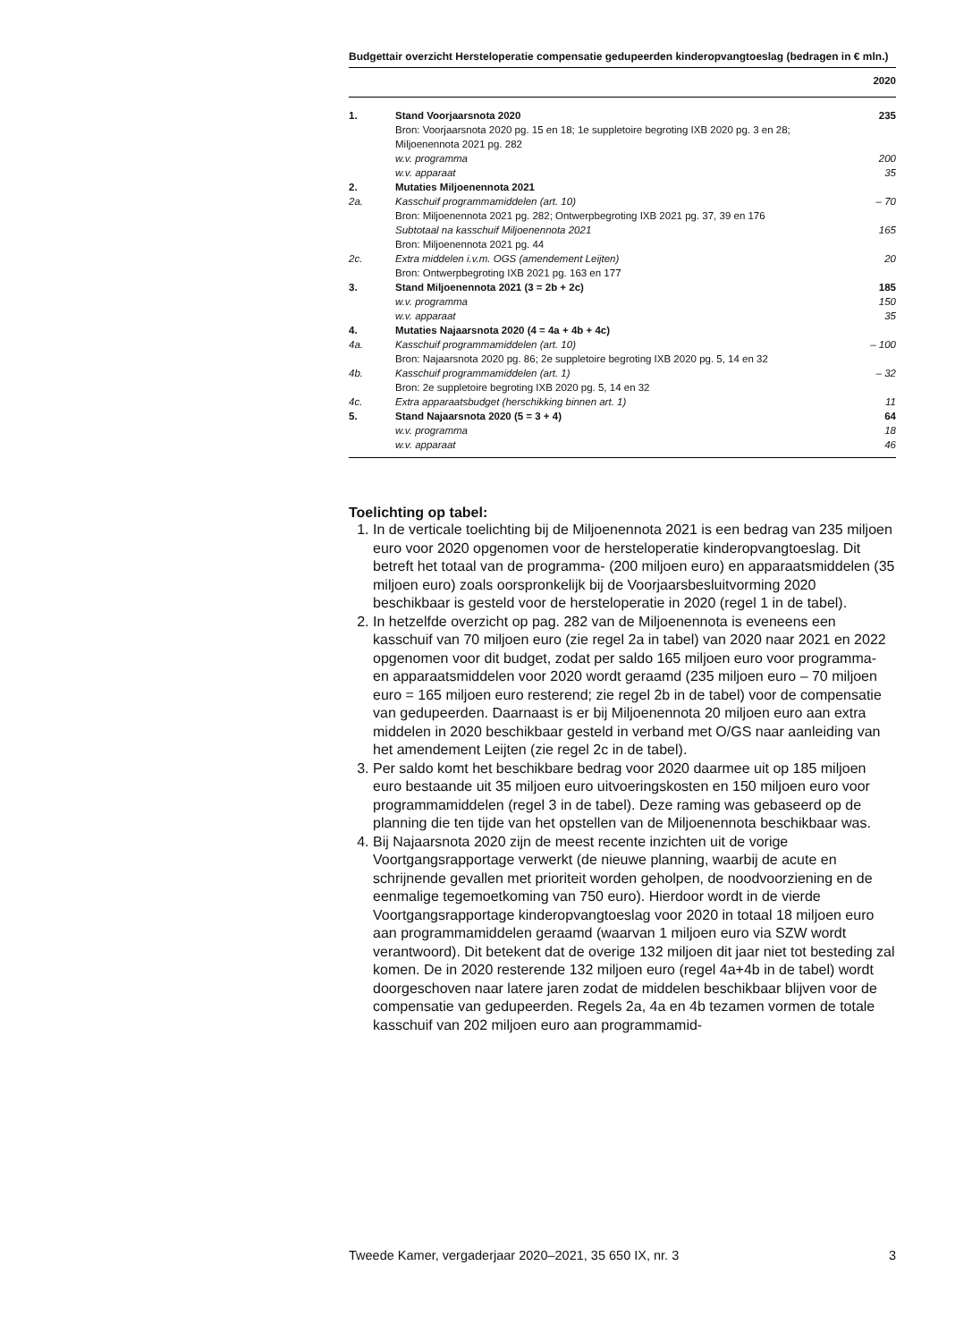Budgettair overzicht Hersteloperatie compensatie gedupeerden kinderopvangtoeslag (bedragen in € mln.)
| | | 2020 |
| --- | --- | --- |
| 1. | Stand Voorjaarsnota 2020 | 235 |
| | Bron: Voorjaarsnota 2020 pg. 15 en 18; 1e suppletoire begroting IXB 2020 pg. 3 en 28; Miljoenennota 2021 pg. 282 | |
| | w.v. programma | 200 |
| | w.v. apparaat | 35 |
| 2. | Mutaties Miljoenennota 2021 | |
| 2a. | Kasschuif programmamiddelen (art. 10) | – 70 |
| | Bron: Miljoenennota 2021 pg. 282; Ontwerpbegroting IXB 2021 pg. 37, 39 en 176 | |
| | Subtotaal na kasschuif Miljoenennota 2021 | 165 |
| | Bron: Miljoenennota 2021 pg. 44 | |
| 2c. | Extra middelen i.v.m. OGS (amendement Leijten) | 20 |
| | Bron: Ontwerpbegroting IXB 2021 pg. 163 en 177 | |
| 3. | Stand Miljoenennota 2021 (3 = 2b + 2c) | 185 |
| | w.v. programma | 150 |
| | w.v. apparaat | 35 |
| 4. | Mutaties Najaarsnota 2020 (4 = 4a + 4b + 4c) | |
| 4a. | Kasschuif programmamiddelen (art. 10) | – 100 |
| | Bron: Najaarsnota 2020 pg. 86; 2e suppletoire begroting IXB 2020 pg. 5, 14 en 32 | |
| 4b. | Kasschuif programmamiddelen (art. 1) | – 32 |
| | Bron: 2e suppletoire begroting IXB 2020 pg. 5, 14 en 32 | |
| 4c. | Extra apparaatsbudget (herschikking binnen art. 1) | 11 |
| 5. | Stand Najaarsnota 2020 (5 = 3 + 4) | 64 |
| | w.v. programma | 18 |
| | w.v. apparaat | 46 |
Toelichting op tabel:
1. In de verticale toelichting bij de Miljoenennota 2021 is een bedrag van 235 miljoen euro voor 2020 opgenomen voor de hersteloperatie kinderopvangtoeslag. Dit betreft het totaal van de programma- (200 miljoen euro) en apparaatsmiddelen (35 miljoen euro) zoals oorspronkelijk bij de Voorjaarsbesluitvorming 2020 beschikbaar is gesteld voor de hersteloperatie in 2020 (regel 1 in de tabel).
2. In hetzelfde overzicht op pag. 282 van de Miljoenennota is eveneens een kasschuif van 70 miljoen euro (zie regel 2a in tabel) van 2020 naar 2021 en 2022 opgenomen voor dit budget, zodat per saldo 165 miljoen euro voor programma- en apparaatsmiddelen voor 2020 wordt geraamd (235 miljoen euro – 70 miljoen euro = 165 miljoen euro resterend; zie regel 2b in de tabel) voor de compensatie van gedupeerden. Daarnaast is er bij Miljoenennota 20 miljoen euro aan extra middelen in 2020 beschikbaar gesteld in verband met O/GS naar aanleiding van het amendement Leijten (zie regel 2c in de tabel).
3. Per saldo komt het beschikbare bedrag voor 2020 daarmee uit op 185 miljoen euro bestaande uit 35 miljoen euro uitvoeringskosten en 150 miljoen euro voor programmamiddelen (regel 3 in de tabel). Deze raming was gebaseerd op de planning die ten tijde van het opstellen van de Miljoenennota beschikbaar was.
4. Bij Najaarsnota 2020 zijn de meest recente inzichten uit de vorige Voortgangsrapportage verwerkt (de nieuwe planning, waarbij de acute en schrijnende gevallen met prioriteit worden geholpen, de noodvoorziening en de eenmalige tegemoetkoming van 750 euro). Hierdoor wordt in de vierde Voortgangsrapportage kinderopvangtoeslag voor 2020 in totaal 18 miljoen euro aan programmamiddelen geraamd (waarvan 1 miljoen euro via SZW wordt verantwoord). Dit betekent dat de overige 132 miljoen dit jaar niet tot besteding zal komen. De in 2020 resterende 132 miljoen euro (regel 4a+4b in de tabel) wordt doorgeschoven naar latere jaren zodat de middelen beschikbaar blijven voor de compensatie van gedupeerden. Regels 2a, 4a en 4b tezamen vormen de totale kasschuif van 202 miljoen euro aan programmamid-
Tweede Kamer, vergaderjaar 2020–2021, 35 650 IX, nr. 3 3